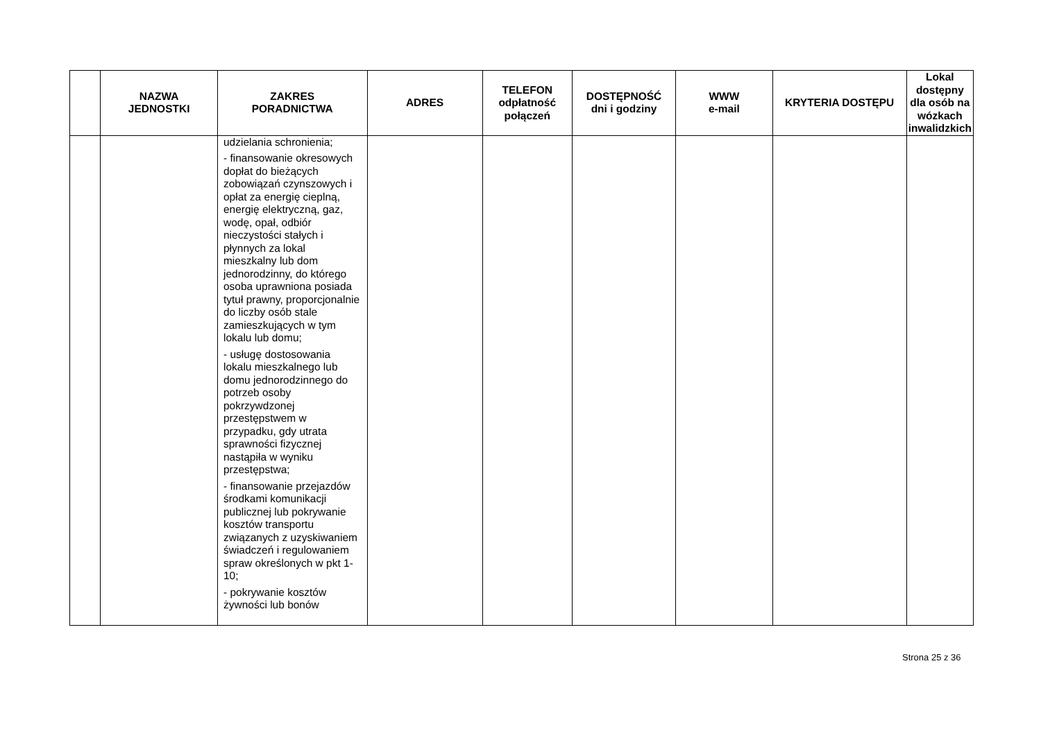| | NAZWA JEDNOSTKI | ZAKRES PORADNICTWA | ADRES | TELEFON odpłatność połączeń | DOSTĘPNOŚĆ dni i godziny | WWW e-mail | KRYTERIA DOSTĘPU | Lokal dostępny dla osób na wózkach inwalidzkich |
| --- | --- | --- | --- | --- | --- | --- | --- | --- |
| | | udzielania schronienia; - finansowanie okresowych dopłat do bieżących zobowiązań czynszowych i opłat za energię cieplną, energię elektryczną, gaz, wodę, opał, odbiór nieczystości stałych i płynnych za lokal mieszkalny lub dom jednorodzinny, do którego osoba uprawniona posiada tytuł prawny, proporcjonalnie do liczby osób stale zamieszkujących w tym lokalu lub domu; - usługę dostosowania lokalu mieszkalnego lub domu jednorodzinnego do potrzeb osoby pokrzywdzonej przestępstwem w przypadku, gdy utrata sprawności fizycznej nastąpiła w wyniku przestępstwa; - finansowanie przejazdów środkami komunikacji publicznej lub pokrywanie kosztów transportu związanych z uzyskiwaniem świadczeń i regulowaniem spraw określonych w pkt 1-10; - pokrywanie kosztów żywności lub bonów | | | | | | |
Strona 25 z 36